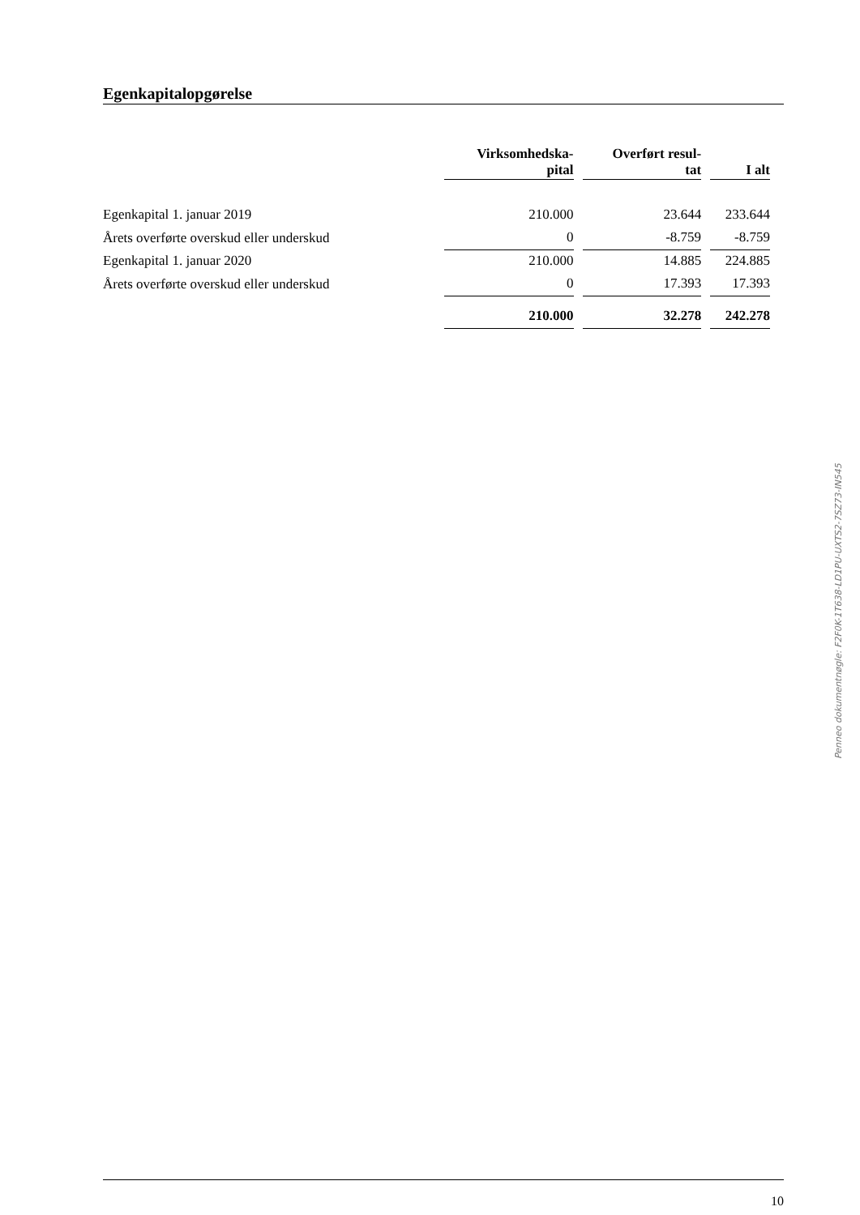Egenkapitalopgørelse
| | Virksomhedska- pital | Overført resul- tat | I alt |
| --- | --- | --- | --- |
| Egenkapital 1. januar 2019 | 210.000 | 23.644 | 233.644 |
| Årets overførte overskud eller underskud | 0 | -8.759 | -8.759 |
| Egenkapital 1. januar 2020 | 210.000 | 14.885 | 224.885 |
| Årets overførte overskud eller underskud | 0 | 17.393 | 17.393 |
| | 210.000 | 32.278 | 242.278 |
Penneo dokumentnøgle: F2F0K-1T638-LD1PU-UXTS2-7SZ73-IN545
10